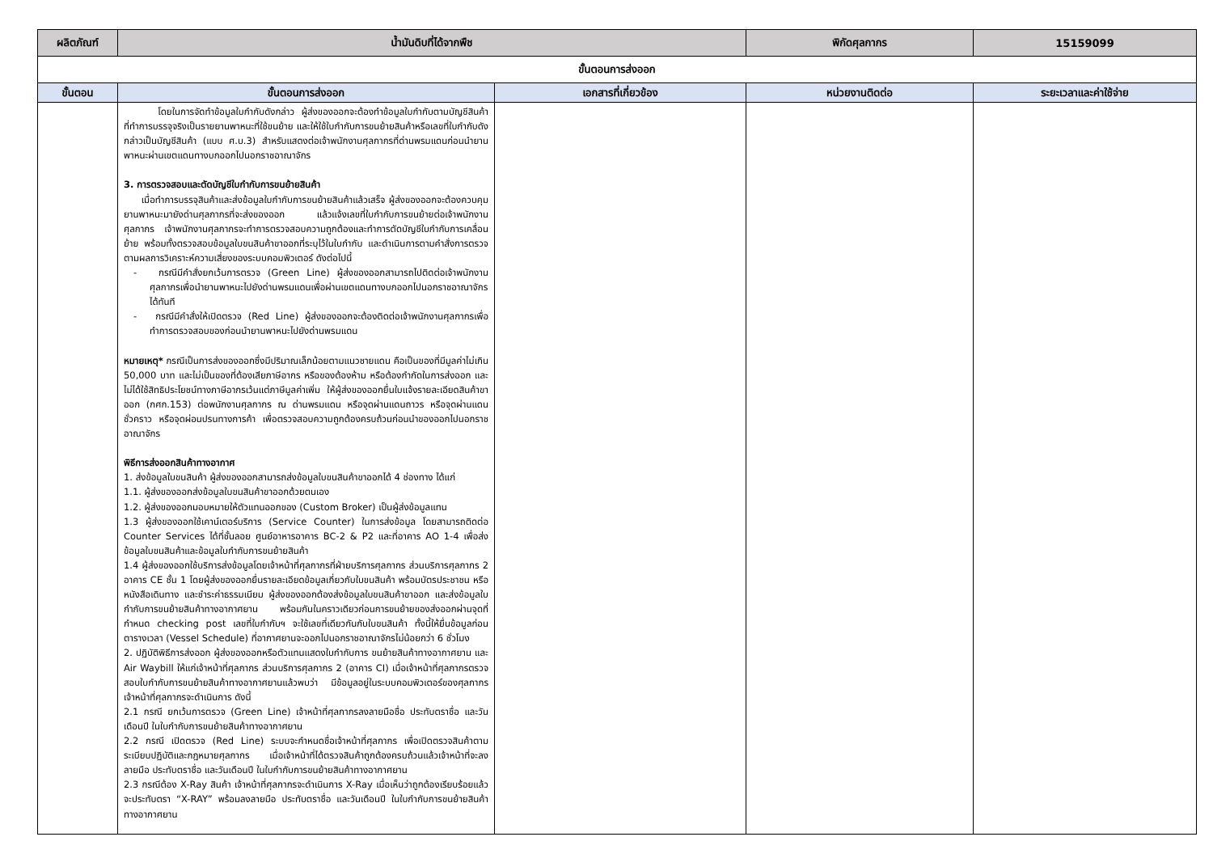| ผลิตภัณฑ์ | น้ำมันดิบที่ได้จากพืช | | พิกัดศุลกากร | 15159099 |
| --- | --- | --- | --- | --- |
| ขั้นตอนการส่งออก | | | | |
| ขั้นตอน | ขั้นตอนการส่งออก | เอกสารที่เกี่ยวข้อง | หน่วยงานติดต่อ | ระยะเวลาและค่าใช้จ่าย |
| | โดยในการจัดทำข้อมูลใบกำกับดังกล่าว ผู้ส่งของออกจะต้องทำข้อมูลใบกำกับตามบัญชีสินค้าที่ทำการบรรจุจริงเป็นรายยานพาหนะที่ใช้ขนย้าย และให้ใช้ใบกำกับการขนย้ายสินค้าหรือเลขที่ใบกำกับดังกล่าวเป็นบัญชีสินค้า (แบบ ศ.บ.3) สำหรับแสดงต่อเจ้าพนักงานศุลกากรที่ด่านพรมแดนก่อนนำยานพาหนะผ่านเขตแดนทางบกออกไปนอกราชอาณาจักร 3. การตรวจสอบและตัดบัญชีใบกำกับการขนย้ายสินค้า เมื่อทำการบรรจุสินค้าและส่งข้อมูลใบกำกับการขนย้ายสินค้าแล้วเสร็จ ผู้ส่งของออกจะต้องควบคุมยานพาหนะมายังด่านศุลกากรที่จะส่งของออก แล้วแจ้งเลขที่ใบกำกับการขนย้ายต่อเจ้าพนักงานศุลกากร เจ้าพนักงานศุลกากรจะทำการตรวจสอบความถูกต้องและทำการตัดบัญชีใบกำกับการเคลื่อนย้าย พร้อมทั้งตรวจสอบข้อมูลใบขนสินค้าขาออกที่ระบุไว้ในใบกำกับ และดำเนินการตามคำสั่งการตรวจตามผลการวิเคราะห์ความเสี่ยงของระบบคอมพิวเตอร์ ดังต่อไปนี้ - กรณีมีคำสั่งยกเว้นการตรวจ (Green Line) ผู้ส่งของออกสามารถไปติดต่อเจ้าพนักงานศุลกากรเพื่อนำยานพาหนะไปยังด่านพรมแดนเพื่อผ่านเขตแดนทางบกออกไปนอกราชอาณาจักรได้ทันที - กรณีมีคำสั่งให้เปิดตรวจ (Red Line) ผู้ส่งของออกจะต้องติดต่อเจ้าพนักงานศุลกากรเพื่อทำการตรวจสอบของก่อนนำยานพาหนะไปยังด่านพรมแดน หมายเหตุ* กรณีเป็นการส่งของออกซึ่งมีปริมาณเล็กน้อยตามแนวชายแดน คือเป็นของที่มีมูลค่าไม่เกิน 50,000 บาท และไม่เป็นของที่ต้องเสียภาษีอากร หรือของต้องห้าม หรือต้องกำกัดในการส่งออก และไม่ได้ใช้สิทธิประโยชน์ทางภาษีอากรเว้นแต่ภาษีมูลค่าเพิ่ม ให้ผู้ส่งของออกยื่นใบแจ้งรายละเอียดสินค้าขาออก (กศก.153) ต่อพนักงานศุลกากร ณ ด่านพรมแดน หรือจุดผ่านแดนถาวร หรือจุดผ่านแดนชั่วคราว หรือจุดผ่อนปรนทางการค้า เพื่อตรวจสอบความถูกต้องครบถ้วนก่อนนำของออกไปนอกราชอาณาจักร พิธีการส่งออกสินค้าทางอากาศ 1. ส่งข้อมูลใบขนสินค้า ผู้ส่งของออกสามารถส่งข้อมูลใบขนสินค้าขาออกได้ 4 ช่องทาง ได้แก่ 1.1. ผู้ส่งของออกส่งข้อมูลใบขนสินค้าขาออกด้วยตนเอง 1.2. ผู้ส่งของออกมอบหมายให้ตัวแทนออกของ (Custom Broker) เป็นผู้ส่งข้อมูลแทน 1.3 ผู้ส่งของออกใช้เคาน์เตอร์บริการ (Service Counter) ในการส่งข้อมูล โดยสามารถติดต่อ Counter Services ได้ที่ชั้นลอย ศูนย์อาหารอาคาร BC-2 & P2 และที่อาคาร AO 1-4 เพื่อส่งข้อมูลใบขนสินค้าและข้อมูลใบกำกับการขนย้ายสินค้า 1.4 ผู้ส่งของออกใช้บริการส่งข้อมูลโดยเจ้าหน้าที่ศุลกากรที่ฝ่ายบริการศุลกากร ส่วนบริการศุลกากร 2 อาคาร CE ชั้น 1 โดยผู้ส่งของออกยื่นรายละเอียดข้อมูลเกี่ยวกับใบขนสินค้า พร้อมบัตรประชาชน หรือหนังสือเดินทาง และชำระค่าธรรมเนียม ผู้ส่งของออกต้องส่งข้อมูลใบขนสินค้าขาออก และส่งข้อมูลใบกำกับการขนย้ายสินค้าทางอากาศยาน พร้อมกันในคราวเดียวก่อนการขนย้ายของส่งออกผ่านจุดที่กำหนด checking post เลขที่ใบกำกับฯ จะใช้เลขที่เดียวกันกับใบขนสินค้า ทั้งนี้ให้ยื่นข้อมูลก่อนตารางเวลา (Vessel Schedule) ที่อากาศยานจะออกไปนอกราชอาณาจักรไม่น้อยกว่า 6 ชั่วโมง 2. ปฏิบัติพิธีการส่งออก ผู้ส่งของออกหรือตัวแทนแสดงใบกำกับการ ขนย้ายสินค้าทางอากาศยาน และ Air Waybill ให้แก่เจ้าหน้าที่ศุลกากร ส่วนบริการศุลกากร 2 (อาคาร CI) เมื่อเจ้าหน้าที่ศุลกากรตรวจสอบใบกำกับการขนย้ายสินค้าทางอากาศยานแล้วพบว่า มีข้อมูลอยู่ในระบบคอมพิวเตอร์ของศุลกากร เจ้าหน้าที่ศุลกากรจะดำเนินการ ดังนี้ 2.1 กรณี ยกเว้นการตรวจ (Green Line) เจ้าหน้าที่ศุลกากรลงลายมือชื่อ ประทับตราชื่อ และวันเดือนปี ในใบกำกับการขนย้ายสินค้าทางอากาศยาน 2.2 กรณี เปิดตรวจ (Red Line) ระบบจะกำหนดชื่อเจ้าหน้าที่ศุลกากร เพื่อเปิดตรวจสินค้าตามระเบียบปฏิบัติและกฎหมายศุลกากร เมื่อเจ้าหน้าที่ได้ตรวจสินค้าถูกต้องครบถ้วนแล้วเจ้าหน้าที่จะลงลายมือ ประทับตราชื่อ และวันเดือนปี ในใบกำกับการขนย้ายสินค้าทางอากาศยาน 2.3 กรณีต้อง X-Ray สินค้า เจ้าหน้าที่ศุลกากรจะดำเนินการ X-Ray เมื่อเห็นว่าถูกต้องเรียบร้อยแล้ว จะประทับตรา “X-RAY” พร้อมลงลายมือ ประทับตราชื่อ และวันเดือนปี ในใบกำกับการขนย้ายสินค้าทางอากาศยาน | | | |